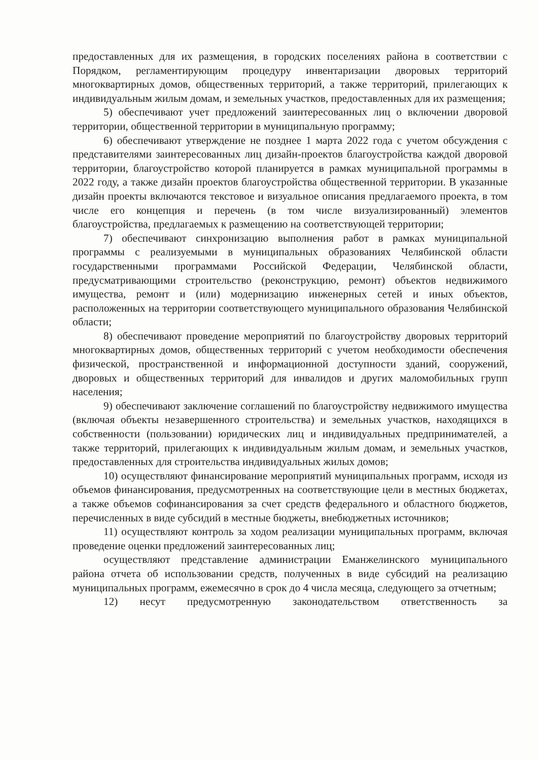предоставленных для их размещения, в городских поселениях района в соответствии с Порядком, регламентирующим процедуру инвентаризации дворовых территорий многоквартирных домов, общественных территорий, а также территорий, прилегающих к индивидуальным жилым домам, и земельных участков, предоставленных для их размещения;
5) обеспечивают учет предложений заинтересованных лиц о включении дворовой территории, общественной территории в муниципальную программу;
6) обеспечивают утверждение не позднее 1 марта 2022 года с учетом обсуждения с представителями заинтересованных лиц дизайн-проектов благоустройства каждой дворовой территории, благоустройство которой планируется в рамках муниципальной программы в 2022 году, а также дизайн проектов благоустройства общественной территории. В указанные дизайн проекты включаются текстовое и визуальное описания предлагаемого проекта, в том числе его концепция и перечень (в том числе визуализированный) элементов благоустройства, предлагаемых к размещению на соответствующей территории;
7) обеспечивают синхронизацию выполнения работ в рамках муниципальной программы с реализуемыми в муниципальных образованиях Челябинской области государственными программами Российской Федерации, Челябинской области, предусматривающими строительство (реконструкцию, ремонт) объектов недвижимого имущества, ремонт и (или) модернизацию инженерных сетей и иных объектов, расположенных на территории соответствующего муниципального образования Челябинской области;
8) обеспечивают проведение мероприятий по благоустройству дворовых территорий многоквартирных домов, общественных территорий с учетом необходимости обеспечения физической, пространственной и информационной доступности зданий, сооружений, дворовых и общественных территорий для инвалидов и других маломобильных групп населения;
9) обеспечивают заключение соглашений по благоустройству недвижимого имущества (включая объекты незавершенного строительства) и земельных участков, находящихся в собственности (пользовании) юридических лиц и индивидуальных предпринимателей, а также территорий, прилегающих к индивидуальным жилым домам, и земельных участков, предоставленных для строительства индивидуальных жилых домов;
10) осуществляют финансирование мероприятий муниципальных программ, исходя из объемов финансирования, предусмотренных на соответствующие цели в местных бюджетах, а также объемов софинансирования за счет средств федерального и областного бюджетов, перечисленных в виде субсидий в местные бюджеты, внебюджетных источников;
11) осуществляют контроль за ходом реализации муниципальных программ, включая проведение оценки предложений заинтересованных лиц;
осуществляют представление администрации Еманжелинского муниципального района отчета об использовании средств, полученных в виде субсидий на реализацию муниципальных программ, ежемесячно в срок до 4 числа месяца, следующего за отчетным;
12) несут предусмотренную законодательством ответственность за